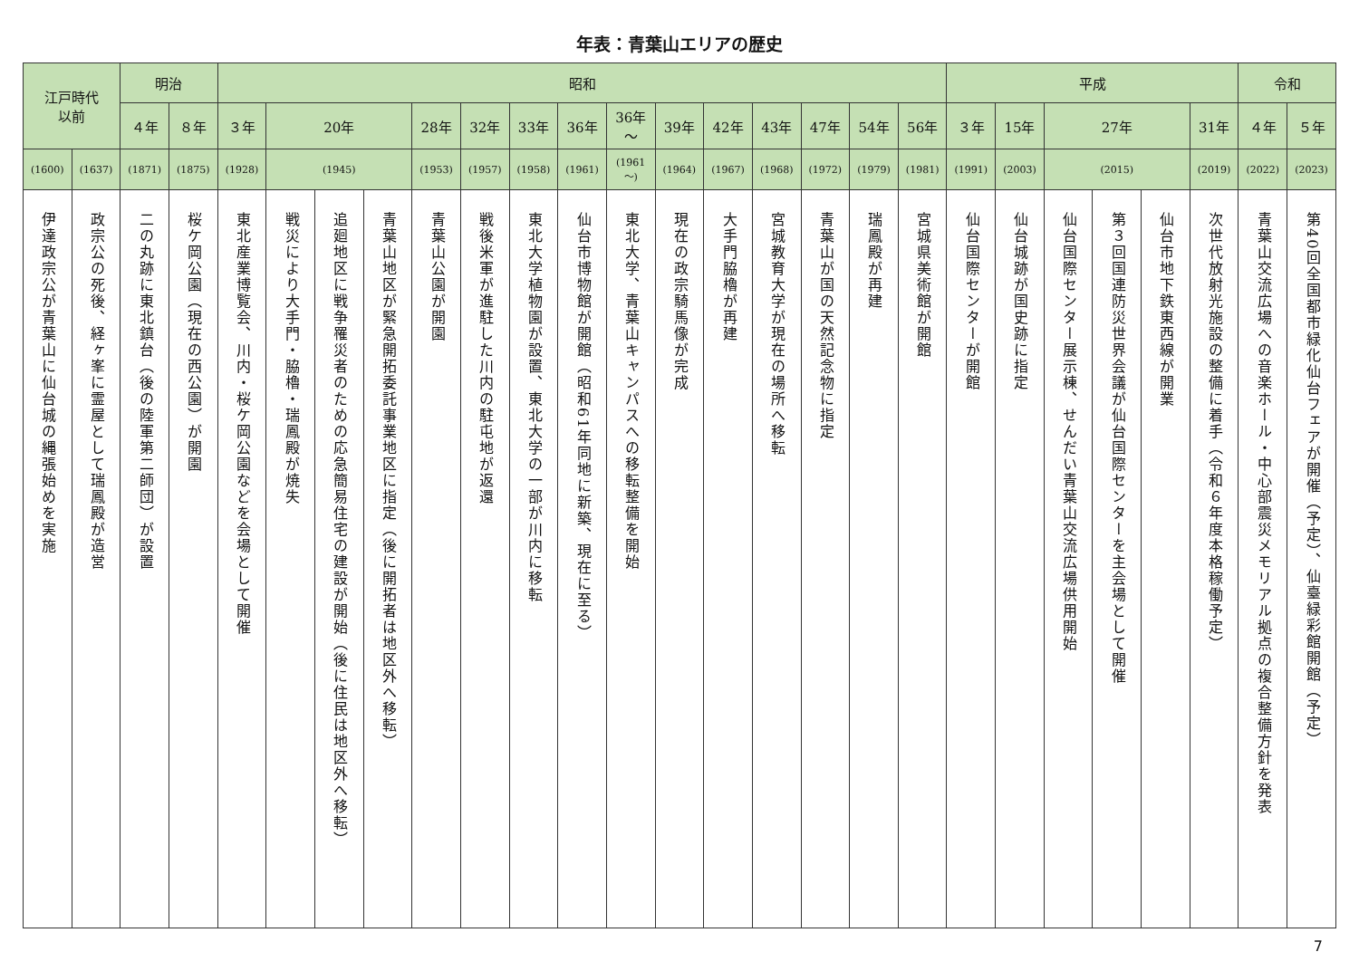年表：青葉山エリアの歴史
| 江戸時代 以前 | | 明治 | | 昭和 | | | | | | | | | | | | | | | 平成 | | | | | | 令和 | |
| --- | --- | --- | --- | --- | --- | --- | --- | --- | --- | --- | --- | --- | --- | --- | --- | --- | --- | --- | --- | --- | --- | --- | --- | --- | --- | --- |
| | | ４年 | ８年 | ３年 | 20年 | | | 28年 | 32年 | 33年 | 36年 | 36年 ～ | 39年 | 42年 | 43年 | 47年 | 54年 | 56年 | ３年 | 15年 | 27年 | | | 31年 | ４年 | ５年 |
| (1600) | (1637) | (1871) | (1875) | (1928) | (1945) | | | (1953) | (1957) | (1958) | (1961) | (1961 ～) | (1964) | (1967) | (1968) | (1972) | (1979) | (1981) | (1991) | (2003) | (2015) | | | (2019) | (2022) | (2023) |
| 伊達政宗公が青葉山に仙台城の縄張始めを実施 | 政宗公の死後、経ヶ峯に霊屋として瑞鳳殿が造営 | 二の丸跡に東北鎮台（後の陸軍第二師団）が設置 | 桜ケ岡公園（現在の西公園）が開園 | 東北産業博覧会、川内・桜ケ岡公園などを会場として開催 | 戦災により大手門・脇櫓・瑞鳳殿が焼失 | 追廻地区に戦争罹災者のための応急簡易住宅の建設が開始（後に住民は地区外へ移転） | 青葉山地区が緊急開拓委託事業地区に指定（後に開拓者は地区外へ移転） | 青葉山公園が開園 | 戦後米軍が進駐した川内の駐屯地が返還 | 東北大学植物園が設置、東北大学の一部が川内に移転 | 仙台市博物館が開館（昭和61年同地に新築、現在に至る） | 東北大学、青葉山キャンパスへの移転整備を開始 | 現在の政宗騎馬像が完成 | 大手門脇櫓が再建 | 宮城教育大学が現在の場所へ移転 | 青葉山が国の天然記念物に指定 | 瑞鳳殿が再建 | 宮城県美術館が開館 | 仙台国際センターが開館 | 仙台城跡が国史跡に指定 | 仙台国際センター展示棟、せんだい青葉山交流広場供用開始 | 第３回国連防災世界会議が仙台国際センターを主会場として開催 | 仙台市地下鉄東西線が開業 | 次世代放射光施設の整備に着手（令和６年度本格稼働予定） | 青葉山交流広場への音楽ホール・中心部震災メモリアル拠点の複合整備方針を発表 | 第40回全国都市緑化仙台フェアが開催（予定）、仙臺緑彩館開館（予定） |
7